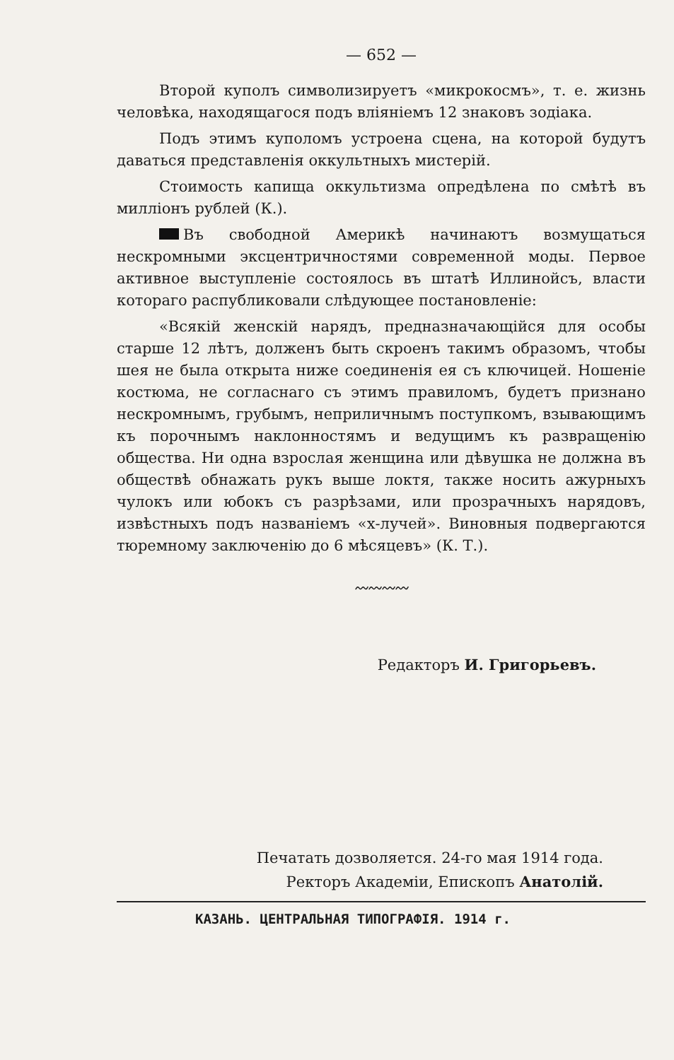— 652 —
Второй куполъ символизируетъ «микрокосмъ», т. е. жизнь человѣка, находящагося подъ вліяніемъ 12 знаковъ зодіака.
Подъ этимъ куполомъ устроена сцена, на которой будутъ даваться представленія оккультныхъ мистерій.
Стоимость капища оккультизма опредѣлена по смѣтѣ въ милліонъ рублей (К.).
Въ свободной Америкѣ начинаютъ возмущаться нескромными эксцентричностями современной моды. Первое активное выступленіе состоялось въ штатѣ Иллинойсъ, власти котораго распубликовали слѣдующее постановленіе:
«Всякій женскій нарядъ, предназначающійся для особы старше 12 лѣтъ, долженъ быть скроенъ такимъ образомъ, чтобы шея не была открыта ниже соединенія ея съ ключицей. Ношеніе костюма, не согласнаго съ этимъ правиломъ, будетъ признано нескромнымъ, грубымъ, неприличнымъ поступкомъ, взывающимъ къ порочнымъ наклонностямъ и ведущимъ къ развращенію общества. Ни одна взрослая женщина или дѣвушка не должна въ обществѣ обнажать рукъ выше локтя, также носить ажурныхъ чулокъ или юбокъ съ разрѣзами, или прозрачныхъ нарядовъ, извѣстныхъ подъ названіемъ «х-лучей». Виновныя подвергаются тюремному заключенію до 6 мѣсяцевъ» (К. Т.).
〰〰〰〰
Редакторъ И. Григорьевъ.
Печатать дозволяется. 24-го мая 1914 года.
Ректоръ Академіи, Епископъ Анатолій.
КАЗАНЬ. ЦЕНТРАЛЬНАЯ ТИПОГРАФІЯ. 1914 г.